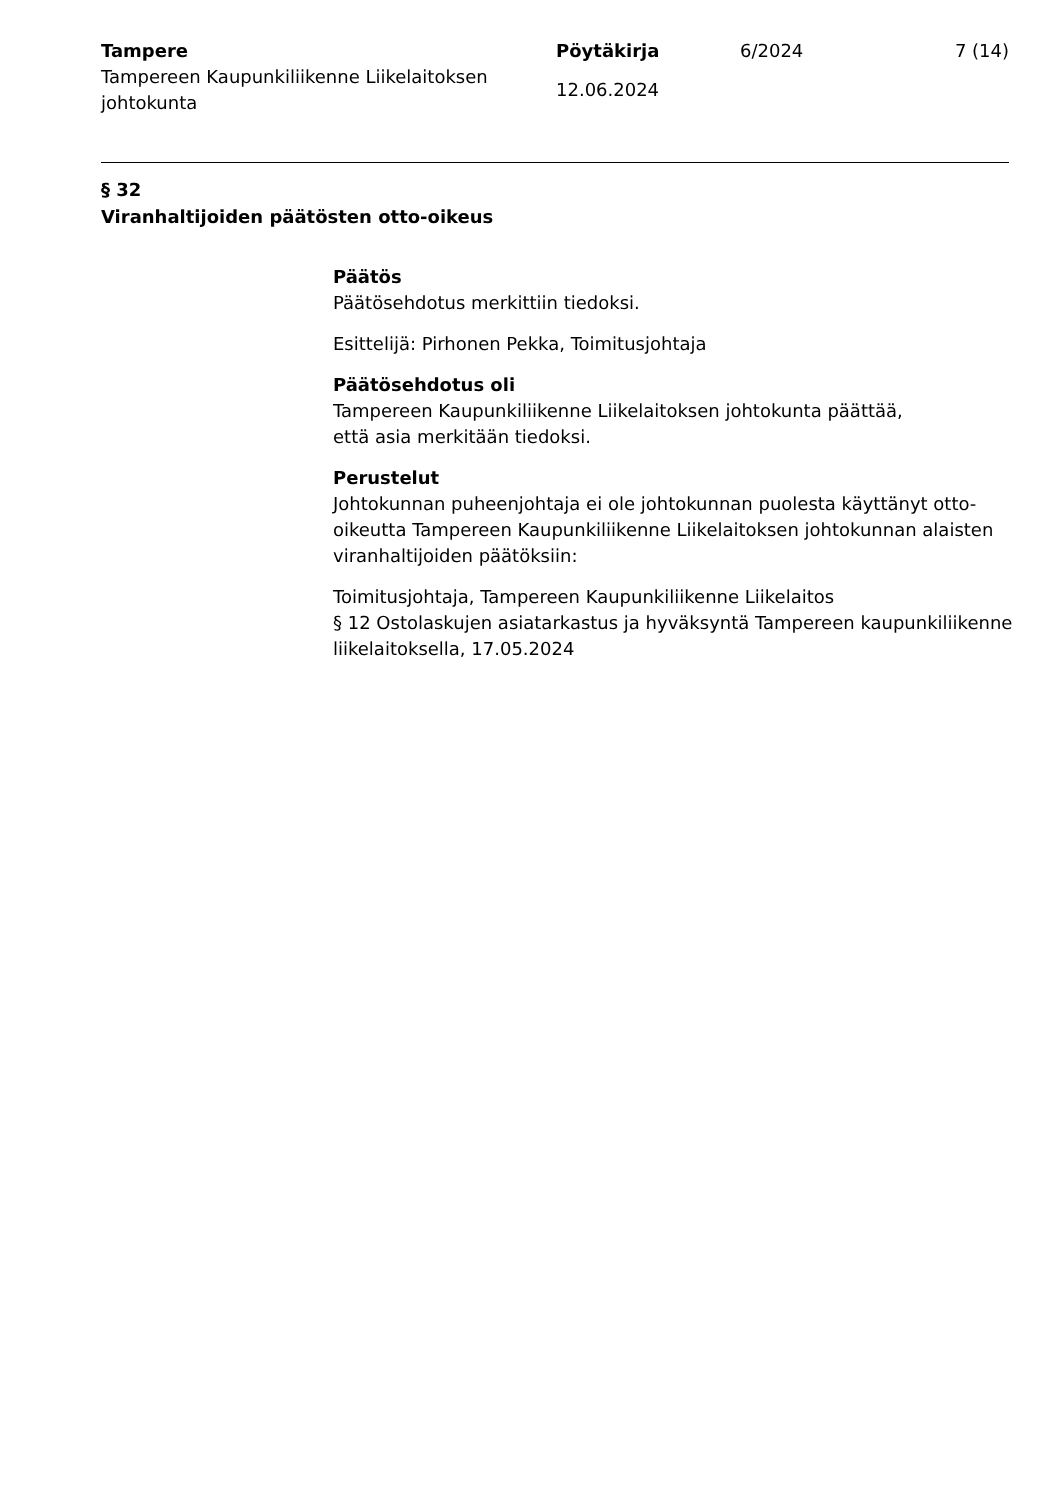Tampere
Tampereen Kaupunkiliikenne Liikelaitoksen johtokunta
Pöytäkirja
12.06.2024
6/2024 7 (14)
§ 32
Viranhaltijoiden päätösten otto-oikeus
Päätös
Päätösehdotus merkittiin tiedoksi.
Esittelijä: Pirhonen Pekka, Toimitusjohtaja
Päätösehdotus oli
Tampereen Kaupunkiliikenne Liikelaitoksen johtokunta päättää,
että asia merkitään tiedoksi.
Perustelut
Johtokunnan puheenjohtaja ei ole johtokunnan puolesta käyttänyt otto-oikeutta Tampereen Kaupunkiliikenne Liikelaitoksen johtokunnan alaisten viranhaltijoiden päätöksiin:
Toimitusjohtaja, Tampereen Kaupunkiliikenne Liikelaitos
§ 12 Ostolaskujen asiatarkastus ja hyväksyntä Tampereen kaupunkiliikenne liikelaitoksella, 17.05.2024